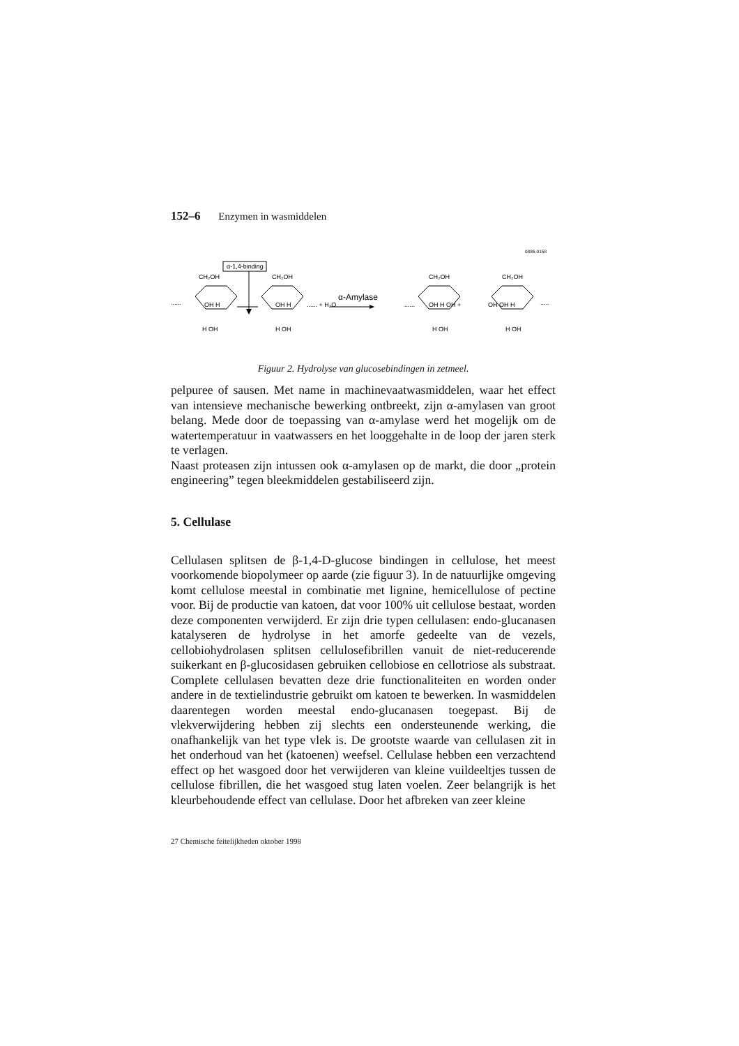152–6 Enzymen in wasmiddelen
0886-0158
α-1,4-binding
CH₂OH
CH₂OH
CH₂OH
CH₂OH
......
OH H
OH H
...... + H₂O
α-Amylase
......
OH H OH +
OH OH H
.....
H OH
H OH
H OH
H OH
Figuur 2. Hydrolyse van glucosebindingen in zetmeel.
pelpuree of sausen. Met name in machinevaatwasmiddelen, waar het effect van intensieve mechanische bewerking ontbreekt, zijn α-amylasen van groot belang. Mede door de toepassing van α-amylase werd het mogelijk om de watertemperatuur in vaatwassers en het looggehalte in de loop der jaren sterk te verlagen.
Naast proteasen zijn intussen ook α-amylasen op de markt, die door „protein engineering” tegen bleekmiddelen gestabiliseerd zijn.
5. Cellulase
Cellulasen splitsen de β-1,4-D-glucose bindingen in cellulose, het meest voorkomende biopolymeer op aarde (zie figuur 3). In de natuurlijke omgeving komt cellulose meestal in combinatie met lignine, hemicellulose of pectine voor. Bij de productie van katoen, dat voor 100% uit cellulose bestaat, worden deze componenten verwijderd. Er zijn drie typen cellulasen: endo-glucanasen katalyseren de hydrolyse in het amorfe gedeelte van de vezels, cellobiohydrolasen splitsen cellulosefibrillen vanuit de niet-reducerende suikerkant en β-glucosidasen gebruiken cellobiose en cellotriose als substraat. Complete cellulasen bevatten deze drie functionaliteiten en worden onder andere in de textielindustrie gebruikt om katoen te bewerken. In wasmiddelen daarentegen worden meestal endo-glucanasen toegepast. Bij de vlekverwijdering hebben zij slechts een ondersteunende werking, die onafhankelijk van het type vlek is. De grootste waarde van cellulasen zit in het onderhoud van het (katoenen) weefsel. Cellulase hebben een verzachtend effect op het wasgoed door het verwijderen van kleine vuildeeltjes tussen de cellulose fibrillen, die het wasgoed stug laten voelen. Zeer belangrijk is het kleurbehoudende effect van cellulase. Door het afbreken van zeer kleine
27 Chemische feitelijkheden oktober 1998